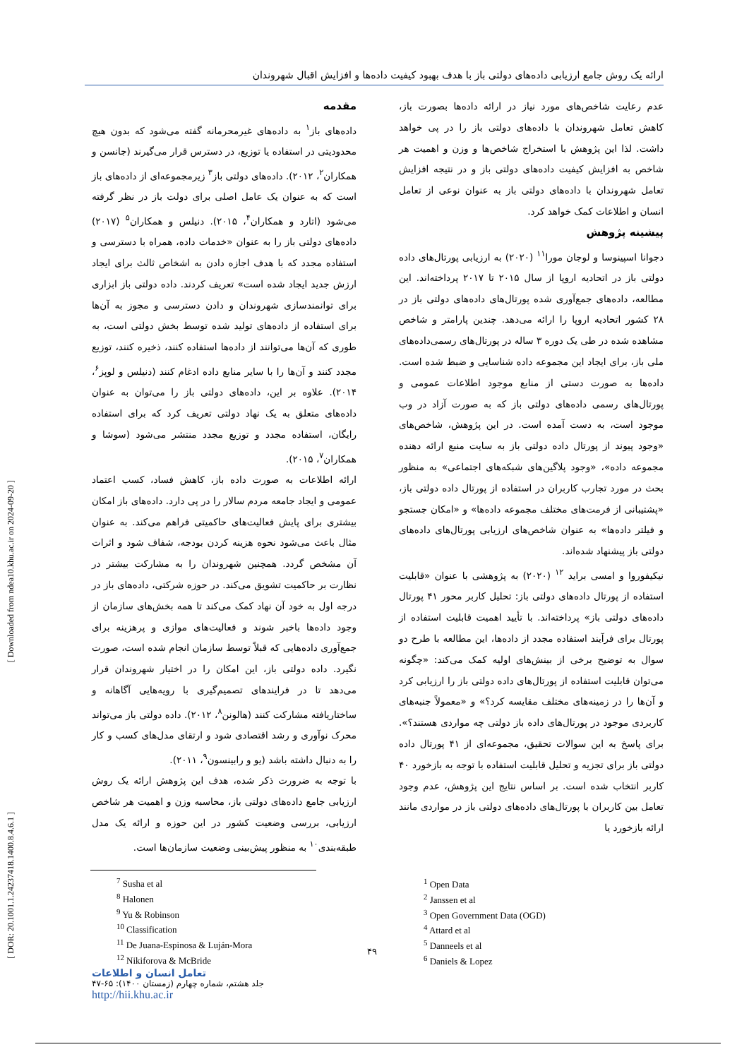[ Downloaded from ndea10.khu.ac.ir on 2024-09-20 ]
[ DOR: 20.1001.1.24237418.1400.8.4.6.1 ]
ارائه یک روش جامع ارزیابی داده‌های دولتی باز با هدف بهبود کیفیت داده‌ها و افزایش اقبال شهروندان
مقدمه
داده‌های باز<sup>۱</sup> به داده‌های غیرمحرمانه گفته می‌شود که بدون هیچ محدودیتی در استفاده یا توزیع، در دسترس قرار می‌گیرند (جانسن و همکاران<sup>۲</sup>، ۲۰۱۲). داده‌های دولتی باز<sup>۳</sup> زیرمجموعه‌ای از داده‌های باز است که به عنوان یک عامل اصلی برای دولت باز در نظر گرفته می‌شود (اتارد و همکاران<sup>۴</sup>، ۲۰۱۵). دنیلس و همکاران<sup>۵</sup> (۲۰۱۷) داده‌های دولتی باز را به عنوان «خدمات داده، همراه با دسترسی و استفاده مجدد که با هدف اجازه دادن به اشخاص ثالث برای ایجاد ارزش جدید ایجاد شده است» تعریف کردند. داده دولتی باز ابزاری برای توانمندسازی شهروندان و دادن دسترسی و مجوز به آن‌ها برای استفاده از داده‌های تولید شده توسط بخش دولتی است، به طوری که آن‌ها می‌توانند از داده‌ها استفاده کنند، ذخیره کنند، توزیع مجدد کنند و آن‌ها را با سایر منابع داده ادغام کنند (دنیلس و لوپز<sup>۶</sup>، ۲۰۱۴). علاوه بر این، داده‌های دولتی باز را می‌توان به عنوان داده‌های متعلق به یک نهاد دولتی تعریف کرد که برای استفاده رایگان، استفاده مجدد و توزیع مجدد منتشر می‌شود (سوشا و همکاران<sup>۷</sup>، ۲۰۱۵).
ارائه اطلاعات به صورت داده باز، کاهش فساد، کسب اعتماد عمومی و ایجاد جامعه مردم سالار را در پی دارد. داده‌های باز امکان بیشتری برای پایش فعالیت‌های حاکمیتی فراهم می‌کند. به عنوان مثال باعث می‌شود نحوه هزینه کردن بودجه، شفاف شود و اثرات آن مشخص گردد. همچنین شهروندان را به مشارکت بیشتر در نظارت بر حاکمیت تشویق می‌کند. در حوزه شرکتی، داده‌های باز در درجه اول به خود آن نهاد کمک می‌کند تا همه بخش‌های سازمان از وجود داده‌ها باخبر شوند و فعالیت‌های موازی و پرهزینه برای جمع‌آوری داده‌هایی که قبلاً توسط سازمان انجام شده است، صورت نگیرد. داده دولتی باز، این امکان را در اختیار شهروندان قرار می‌دهد تا در فرایندهای تصمیم‌گیری با رویه‌هایی آگاهانه و ساختاریافته مشارکت کنند (هالونن<sup>۸</sup>، ۲۰۱۲). داده دولتی باز می‌تواند محرک نوآوری و رشد اقتصادی شود و ارتقای مدل‌های کسب و کار را به دنبال داشته باشد (یو و رابینسون<sup>۹</sup>، ۲۰۱۱).
با توجه به ضرورت ذکر شده، هدف این پژوهش ارائه یک روش ارزیابی جامع داده‌های دولتی باز، محاسبه وزن و اهمیت هر شاخص ارزیابی، بررسی وضعیت کشور در این حوزه و ارائه یک مدل طبقه‌بندی<sup>۱۰</sup> به منظور پیش‌بینی وضعیت سازمان‌ها است.
عدم رعایت شاخص‌های مورد نیاز در ارائه داده‌ها بصورت باز، کاهش تعامل شهروندان با داده‌های دولتی باز را در پی خواهد داشت. لذا این پژوهش با استخراج شاخص‌ها و وزن و اهمیت هر شاخص به افزایش کیفیت داده‌های دولتی باز و در نتیجه افزایش تعامل شهروندان با داده‌های دولتی باز به عنوان نوعی از تعامل انسان و اطلاعات کمک خواهد کرد.
پیشینه پژوهش
دجوانا اسپینوسا و لوجان مورا<sup>۱۱</sup> (۲۰۲۰) به ارزیابی پورتال‌های داده دولتی باز در اتحادیه اروپا از سال ۲۰۱۵ تا ۲۰۱۷ پرداخته‌اند. این مطالعه، داده‌های جمع‌آوری شده پورتال‌های داده‌های دولتی باز در ۲۸ کشور اتحادیه اروپا را ارائه می‌دهد. چندین پارامتر و شاخص مشاهده شده در طی یک دوره ۳ ساله در پورتال‌های رسمی‌داده‌های ملی باز، برای ایجاد این مجموعه داده شناسایی و ضبط شده است. داده‌ها به صورت دستی از منابع موجود اطلاعات عمومی و پورتال‌های رسمی داده‌های دولتی باز که به صورت آزاد در وب موجود است، به دست آمده است. در این پژوهش، شاخص‌های «وجود پیوند از پورتال داده دولتی باز به سایت منبع ارائه دهنده مجموعه داده»، «وجود پلاگین‌های شبکه‌های اجتماعی» به منظور بحث در مورد تجارب کاربران در استفاده از پورتال داده دولتی باز، «پشتیبانی از فرمت‌های مختلف مجموعه داده‌ها» و «امکان جستجو و فیلتر داده‌ها» به عنوان شاخص‌های ارزیابی پورتال‌های داده‌های دولتی باز پیشنهاد شده‌اند.
نیکیفوروا و امسی براید <sup>۱۲</sup> (۲۰۲۰) به پژوهشی با عنوان «قابلیت استفاده از پورتال داده‌های دولتی باز: تحلیل کاربر محور ۴۱ پورتال داده‌های دولتی باز» پرداخته‌اند. با تأیید اهمیت قابلیت استفاده از پورتال برای فرآیند استفاده مجدد از داده‌ها، این مطالعه با طرح دو سوال به توضیح برخی از بینش‌های اولیه کمک می‌کند: «چگونه می‌توان قابلیت استفاده از پورتال‌های داده دولتی باز را ارزیابی کرد و آن‌ها را در زمینه‌های مختلف مقایسه کرد؟» و «معمولاً جنبه‌های کاربردی موجود در پورتال‌های داده باز دولتی چه مواردی هستند؟». برای پاسخ به این سوالات تحقیق، مجموعه‌ای از ۴۱ پورتال داده دولتی باز برای تجزیه و تحلیل قابلیت استفاده با توجه به بازخورد ۴۰ کاربر انتخاب شده است. بر اساس نتایج این پژوهش، عدم وجود تعامل بین کاربران با پورتال‌های داده‌های دولتی باز در مواردی مانند ارائه بازخورد یا
<sup>1</sup> Open Data
<sup>2</sup> Janssen et al
<sup>3</sup> Open Government Data (OGD)
<sup>4</sup> Attard et al
<sup>5</sup> Danneels et al
<sup>6</sup> Daniels & Lopez
<sup>7</sup> Susha et al
<sup>8</sup> Halonen
<sup>9</sup> Yu & Robinson
<sup>10</sup> Classification
<sup>11</sup> De Juana-Espinosa & Luján-Mora
<sup>12</sup> Nikiforova & McBride
۴۹
تعامل انسان و اطلاعات
جلد هشتم، شماره چهارم (زمستان ۱۴۰۰): ۶۵-۴۷
http://hii.khu.ac.ir